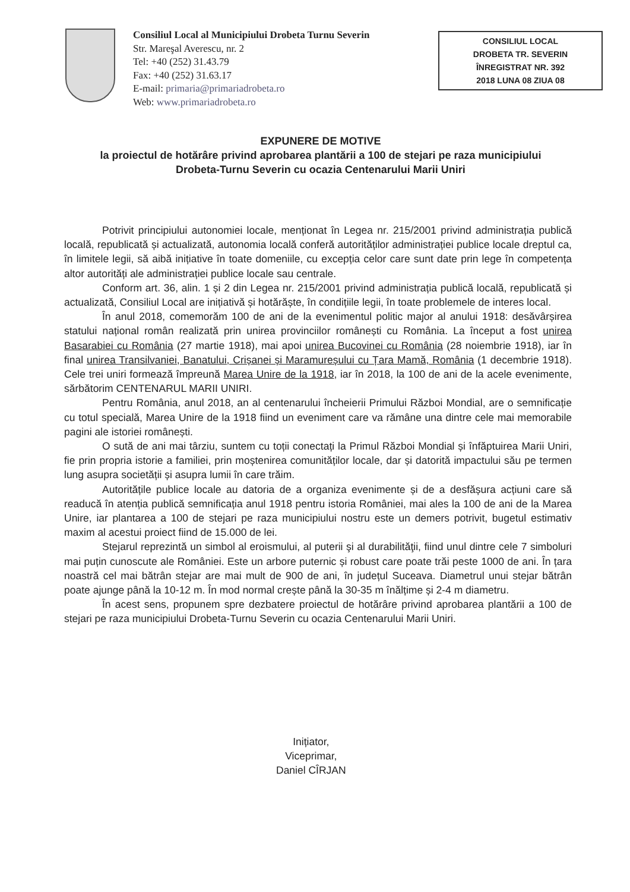Consiliul Local al Municipiului Drobeta Turnu Severin
Str. Mareşal Averescu, nr. 2
Tel: +40 (252) 31.43.79
Fax: +40 (252) 31.63.17
E-mail: primaria@primariadrobeta.ro
Web: www.primariadrobeta.ro
CONSILIUL LOCAL
DROBETA TR. SEVERIN
ÎNREGISTRAT NR. 392
2018 LUNA 08 ZIUA 08
EXPUNERE DE MOTIVE
la proiectul de hotărâre privind aprobarea plantării a 100 de stejari pe raza municipiului Drobeta-Turnu Severin cu ocazia Centenarului Marii Uniri
Potrivit principiului autonomiei locale, menționat în Legea nr. 215/2001 privind administrația publică locală, republicată și actualizată, autonomia locală conferă autorităților administrației publice locale dreptul ca, în limitele legii, să aibă inițiative în toate domeniile, cu excepția celor care sunt date prin lege în competența altor autorități ale administrației publice locale sau centrale.
Conform art. 36, alin. 1 și 2 din Legea nr. 215/2001 privind administrația publică locală, republicată și actualizată, Consiliul Local are inițiativă și hotărăște, în condițiile legii, în toate problemele de interes local.
În anul 2018, comemorăm 100 de ani de la evenimentul politic major al anului 1918: desăvârșirea statului național român realizată prin unirea provinciilor românești cu România. La început a fost unirea Basarabiei cu România (27 martie 1918), mai apoi unirea Bucovinei cu România (28 noiembrie 1918), iar în final unirea Transilvaniei, Banatului, Crișanei și Maramureșului cu Țara Mamă, România (1 decembrie 1918). Cele trei uniri formează împreună Marea Unire de la 1918, iar în 2018, la 100 de ani de la acele evenimente, sărbătorim CENTENARUL MARII UNIRI.
Pentru România, anul 2018, an al centenarului încheierii Primului Război Mondial, are o semnificație cu totul specială, Marea Unire de la 1918 fiind un eveniment care va rămâne una dintre cele mai memorabile pagini ale istoriei românești.
O sută de ani mai târziu, suntem cu toții conectați la Primul Război Mondial și înfăptuirea Marii Uniri, fie prin propria istorie a familiei, prin moștenirea comunităților locale, dar și datorită impactului său pe termen lung asupra societății și asupra lumii în care trăim.
Autoritățile publice locale au datoria de a organiza evenimente și de a desfășura acțiuni care să readucă în atenția publică semnificația anul 1918 pentru istoria României, mai ales la 100 de ani de la Marea Unire, iar plantarea a 100 de stejari pe raza municipiului nostru este un demers potrivit, bugetul estimativ maxim al acestui proiect fiind de 15.000 de lei.
Stejarul reprezintă un simbol al eroismului, al puterii şi al durabilităţii, fiind unul dintre cele 7 simboluri mai puțin cunoscute ale României. Este un arbore puternic și robust care poate trăi peste 1000 de ani. În țara noastră cel mai bătrân stejar are mai mult de 900 de ani, în județul Suceava. Diametrul unui stejar bătrân poate ajunge până la 10-12 m. În mod normal crește până la 30-35 m înălțime și 2-4 m diametru.
În acest sens, propunem spre dezbatere proiectul de hotărâre privind aprobarea plantării a 100 de stejari pe raza municipiului Drobeta-Turnu Severin cu ocazia Centenarului Marii Uniri.
Inițiator,
Viceprimar,
Daniel CÎRJAN